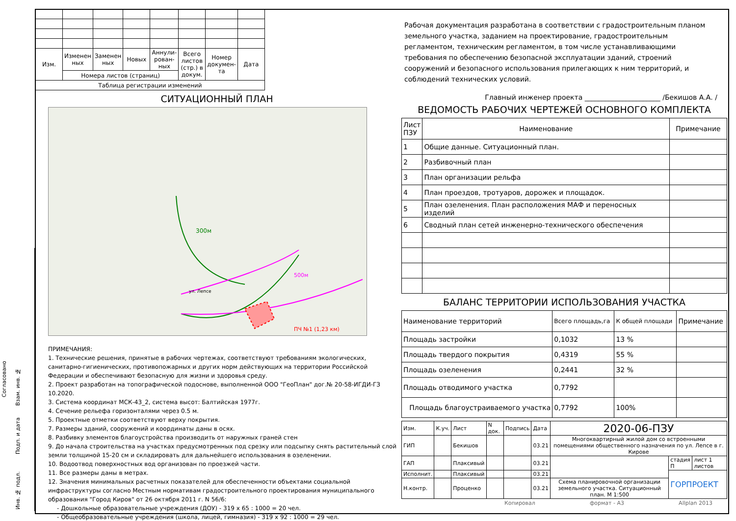Согласовано
Взам. инв. №
Подп. и дата
Инв. № подл.
| Изм. | Изменен ных | Заменен ных | Новых | Аннули-рован-ных | Всего листов (стр.) в докум. | Номер докумен-та | Дата |
| | Номера листов (страниц) | | | | | | |
| Таблица регистрации изменений | | | | | | | |
СИТУАЦИОННЫЙ ПЛАН
300м
ул. Лепсе
ПЧ №1 (1,23 км)
500м
ПРИМЕЧАНИЯ:
1. Технические решения, принятые в рабочих чертежах, соответствуют требованиям экологических, санитарно-гигиенических, противопожарных и других норм действующих на территории Российской Федерации и обеспечивают безопасную для жизни и здоровья среду.
2. Проект разработан на топографической подоснове, выполненной ООО "ГеоПлан" дог.№ 20-58-ИГДИ-ГЗ 10.2020.
3. Система координат МСК-43_2, система высот: Балтийская 1977г.
4. Сечение рельефа горизонталями через 0.5 м.
5. Проектные отметки соответствуют верху покрытия.
7. Размеры зданий, сооружений и координаты даны в осях.
8. Разбивку элементов благоустройства производить от наружных граней стен
9. До начала строительства на участках предусмотренных под срезку или подсыпку снять растительный слой земли толщиной 15-20 см и складировать для дальнейшего использования в озеленении.
10. Водоотвод поверхностных вод организован по проезжей части.
11. Все размеры даны в метрах.
12. Значения минимальных расчетных показателей для обеспеченности объектами социальной инфраструктуры согласно Местным нормативам градостроительного проектирования муниципального образования "Город Киров" от 26 октября 2011 г. N 56/6:
- Дошкольные образовательные учреждения (ДОУ) - 319 x 65 : 1000 = 20 чел.
- Общеобразовательные учреждения (школа, лицей, гимназия) - 319 x 92 : 1000 = 29 чел.
Рабочая документация разработана в соответствии с градостроительным планом земельного участка, заданием на проектирование, градостроительным регламентом, техническим регламентом, в том числе устанавливающими требования по обеспечению безопасной эксплуатации зданий, строений сооружений и безопасного использования прилегающих к ним территорий, и соблюдений технических условий.
Главный инженер проекта ______________________ /Бекишов А.А. /
ВЕДОМОСТЬ РАБОЧИХ ЧЕРТЕЖЕЙ ОСНОВНОГО КОМПЛЕКТА
| Лист ПЗУ | Наименование | Примечание |
| 1 | Общие данные. Ситуационный план. | |
| 2 | Разбивочный план | |
| 3 | План организации рельфа | |
| 4 | План проездов, тротуаров, дорожек и площадок. | |
| 5 | План озеленения. План расположения МАФ и переносных изделий | |
| 6 | Сводный план сетей инженерно-технического обеспечения | |
БАЛАНС ТЕРРИТОРИИ ИСПОЛЬЗОВАНИЯ УЧАСТКА
| Наименование территорий | Всего площадь,га | К общей площади | Примечание |
| Площадь застройки | 0,1032 | 13 % | |
| Площадь твердого покрытия | 0,4319 | 55 % | |
| Площадь озеленения | 0,2441 | 32 % | |
| Площадь отводимого участка | 0,7792 | | |
| Площадь благоустраиваемого участка | 0,7792 | 100% | |
| Изм. | К.уч. | Лист | N док. | Подпись | Дата | 2020-06-ПЗУ | | |
| ГИП | | Бекишов | | | 03.21 | Многоквартирный жилой дом со встроенными помещениями общественного назначения по ул. Лепсе в г. Кирове | | |
| ГАП | | Плаксивый | | | 03.21 | | стадия П | лист 1 листов |
| Исполнит. | | Плаксивый | | | 03.21 | | ГОРПРОЕКТ | |
| Н.контр. | | Проценко | | | 03.21 | Схема планировочной организации земельного участка. Ситуационный план. М 1:500 | | |
Копировал формат - А3 Allplan 2013